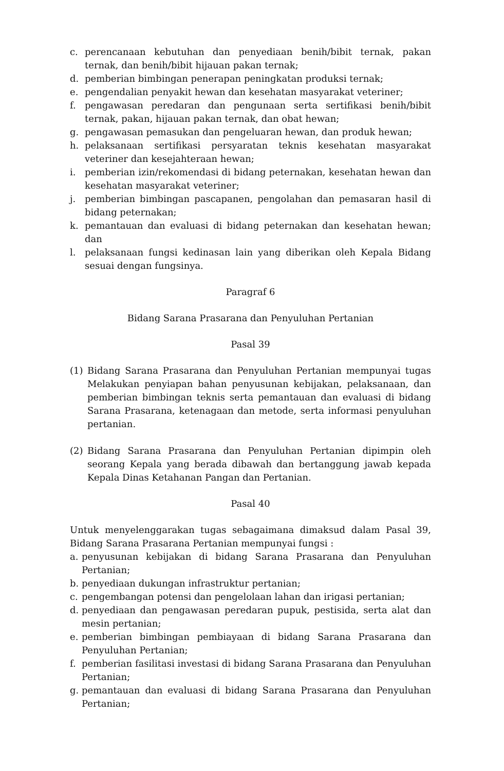c. perencanaan kebutuhan dan penyediaan benih/bibit ternak, pakan ternak, dan benih/bibit hijauan pakan ternak;
d. pemberian bimbingan penerapan peningkatan produksi ternak;
e. pengendalian penyakit hewan dan kesehatan masyarakat veteriner;
f. pengawasan peredaran dan pengunaan serta sertifikasi benih/bibit ternak, pakan, hijauan pakan ternak, dan obat hewan;
g. pengawasan pemasukan dan pengeluaran hewan, dan produk hewan;
h. pelaksanaan sertifikasi persyaratan teknis kesehatan masyarakat veteriner dan kesejahteraan hewan;
i. pemberian izin/rekomendasi di bidang peternakan, kesehatan hewan dan kesehatan masyarakat veteriner;
j. pemberian bimbingan pascapanen, pengolahan dan pemasaran hasil di bidang peternakan;
k. pemantauan dan evaluasi di bidang peternakan dan kesehatan hewan; dan
l. pelaksanaan fungsi kedinasan lain yang diberikan oleh Kepala Bidang sesuai dengan fungsinya.
Paragraf 6
Bidang Sarana Prasarana dan Penyuluhan Pertanian
Pasal 39
(1) Bidang Sarana Prasarana dan Penyuluhan Pertanian mempunyai tugas Melakukan penyiapan bahan penyusunan kebijakan, pelaksanaan, dan pemberian bimbingan teknis serta pemantauan dan evaluasi di bidang Sarana Prasarana, ketenagaan dan metode, serta informasi penyuluhan pertanian.
(2) Bidang Sarana Prasarana dan Penyuluhan Pertanian dipimpin oleh seorang Kepala yang berada dibawah dan bertanggung jawab kepada Kepala Dinas Ketahanan Pangan dan Pertanian.
Pasal 40
Untuk menyelenggarakan tugas sebagaimana dimaksud dalam Pasal 39, Bidang Sarana Prasarana Pertanian mempunyai fungsi :
a. penyusunan kebijakan di bidang Sarana Prasarana dan Penyuluhan Pertanian;
b. penyediaan dukungan infrastruktur pertanian;
c. pengembangan potensi dan pengelolaan lahan dan irigasi pertanian;
d. penyediaan dan pengawasan peredaran pupuk, pestisida, serta alat dan mesin pertanian;
e. pemberian bimbingan pembiayaan di bidang Sarana Prasarana dan Penyuluhan Pertanian;
f. pemberian fasilitasi investasi di bidang Sarana Prasarana dan Penyuluhan Pertanian;
g. pemantauan dan evaluasi di bidang Sarana Prasarana dan Penyuluhan Pertanian;